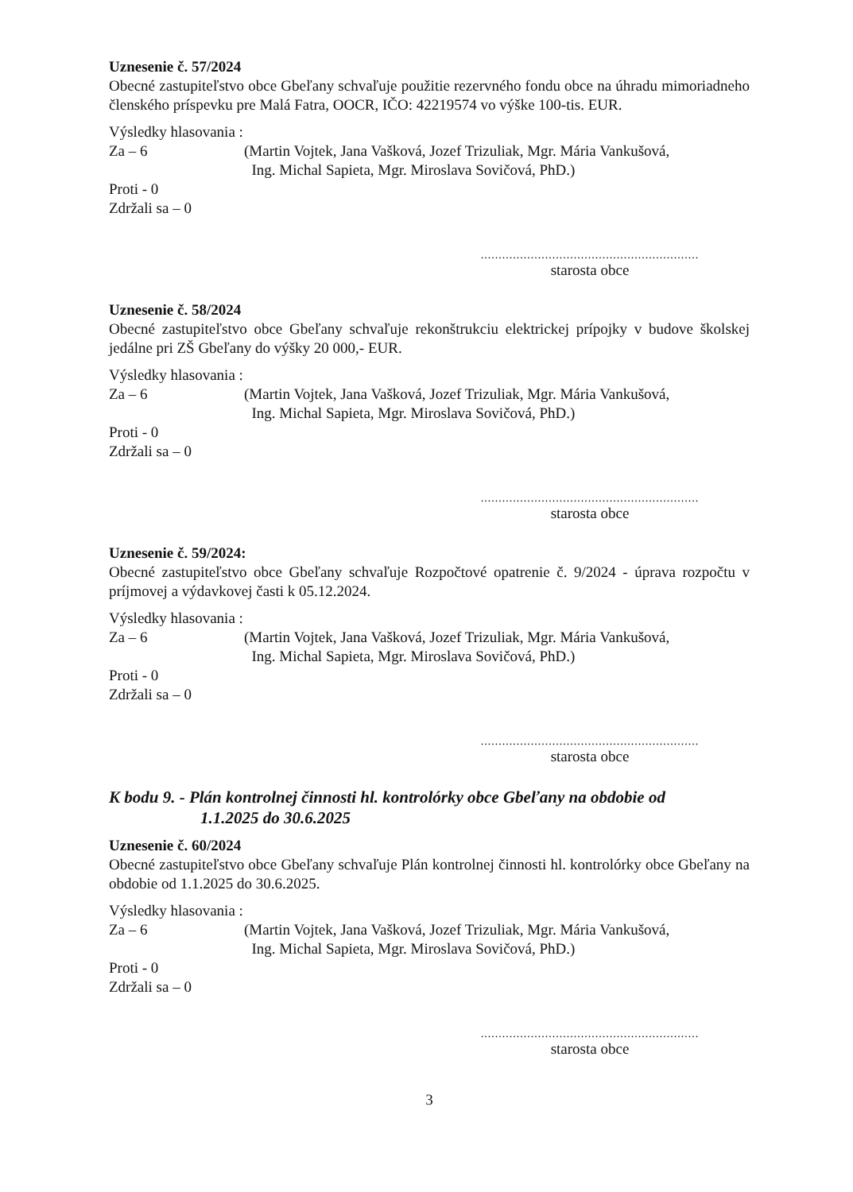Uznesenie č. 57/2024
Obecné zastupiteľstvo obce Gbeľany schvaľuje použitie rezervného fondu obce na úhradu mimoriadneho členského príspevku pre Malá Fatra, OOCR, IČO: 42219574 vo výške 100-tis. EUR.
Výsledky hlasovania :
Za – 6 (Martin Vojtek, Jana Vašková, Jozef Trizuliak, Mgr. Mária Vankušová,
Ing. Michal Sapieta, Mgr. Miroslava Sovičová, PhD.)
Proti - 0
Zdržali sa – 0
.............................................................
starosta obce
Uznesenie č. 58/2024
Obecné zastupiteľstvo obce Gbeľany schvaľuje rekonštrukciu elektrickej prípojky v budove školskej jedálne pri ZŠ Gbeľany do výšky 20 000,- EUR.
Výsledky hlasovania :
Za – 6 (Martin Vojtek, Jana Vašková, Jozef Trizuliak, Mgr. Mária Vankušová,
Ing. Michal Sapieta, Mgr. Miroslava Sovičová, PhD.)
Proti - 0
Zdržali sa – 0
.............................................................
starosta obce
Uznesenie č. 59/2024:
Obecné zastupiteľstvo obce Gbeľany schvaľuje Rozpočtové opatrenie č. 9/2024 - úprava rozpočtu v príjmovej a výdavkovej časti k 05.12.2024.
Výsledky hlasovania :
Za – 6 (Martin Vojtek, Jana Vašková, Jozef Trizuliak, Mgr. Mária Vankušová,
Ing. Michal Sapieta, Mgr. Miroslava Sovičová, PhD.)
Proti - 0
Zdržali sa – 0
.............................................................
starosta obce
K bodu 9. - Plán kontrolnej činnosti hl. kontrolórky obce Gbeľany na obdobie od
1.1.2025 do 30.6.2025
Uznesenie č. 60/2024
Obecné zastupiteľstvo obce Gbeľany schvaľuje Plán kontrolnej činnosti hl. kontrolórky obce Gbeľany na obdobie od 1.1.2025 do 30.6.2025.
Výsledky hlasovania :
Za – 6 (Martin Vojtek, Jana Vašková, Jozef Trizuliak, Mgr. Mária Vankušová,
Ing. Michal Sapieta, Mgr. Miroslava Sovičová, PhD.)
Proti - 0
Zdržali sa – 0
.............................................................
starosta obce
3